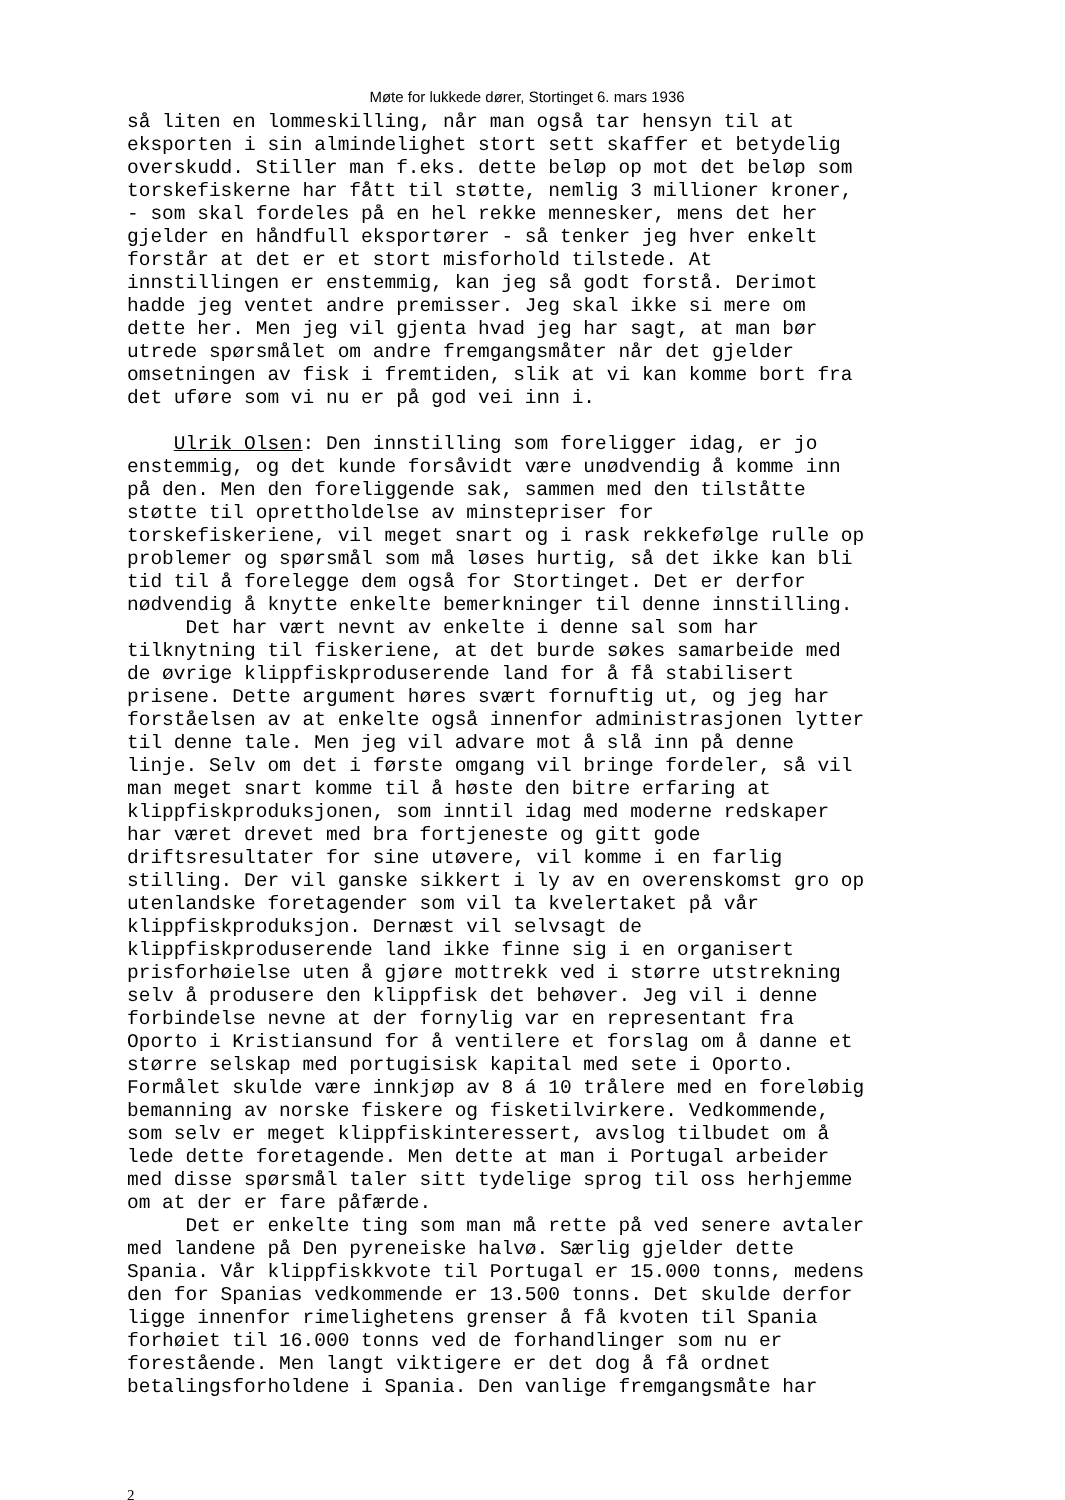Møte for lukkede dører, Stortinget 6. mars 1936
så liten en lommeskilling, når man også tar hensyn til at eksporten i sin almindelighet stort sett skaffer et betydelig overskudd. Stiller man f.eks. dette beløp op mot det beløp som torskefiskerne har fått til støtte, nemlig 3 millioner kroner, - som skal fordeles på en hel rekke mennesker, mens det her gjelder en håndfull eksportører - så tenker jeg hver enkelt forstår at det er et stort misforhold tilstede. At innstillingen er enstemmig, kan jeg så godt forstå. Derimot hadde jeg ventet andre premisser. Jeg skal ikke si mere om dette her. Men jeg vil gjenta hvad jeg har sagt, at man bør utrede spørsmålet om andre fremgangsmåter når det gjelder omsetningen av fisk i fremtiden, slik at vi kan komme bort fra det uføre som vi nu er på god vei inn i.
Ulrik Olsen: Den innstilling som foreligger idag, er jo enstemmig, og det kunde forsåvidt være unødvendig å komme inn på den. Men den foreliggende sak, sammen med den tilståtte støtte til oprettholdelse av minstepriser for torskefiskeriene, vil meget snart og i rask rekkefølge rulle op problemer og spørsmål som må løses hurtig, så det ikke kan bli tid til å forelegge dem også for Stortinget. Det er derfor nødvendig å knytte enkelte bemerkninger til denne innstilling. Det har vært nevnt av enkelte i denne sal som har tilknytning til fiskeriene, at det burde søkes samarbeide med de øvrige klippfiskproduserende land for å få stabilisert prisene. Dette argument høres svært fornuftig ut, og jeg har forståelsen av at enkelte også innenfor administrasjonen lytter til denne tale. Men jeg vil advare mot å slå inn på denne linje. Selv om det i første omgang vil bringe fordeler, så vil man meget snart komme til å høste den bitre erfaring at klippfiskproduksjonen, som inntil idag med moderne redskaper har været drevet med bra fortjeneste og gitt gode driftsresultater for sine utøvere, vil komme i en farlig stilling. Der vil ganske sikkert i ly av en overenskomst gro op utenlandske foretagender som vil ta kvelertaket på vår klippfiskproduksjon. Dernæst vil selvsagt de klippfiskproduserende land ikke finne sig i en organisert prisforhøielse uten å gjøre mottrekk ved i større utstrekning selv å produsere den klippfisk det behøver. Jeg vil i denne forbindelse nevne at der fornylig var en representant fra Oporto i Kristiansund for å ventilere et forslag om å danne et større selskap med portugisisk kapital med sete i Oporto. Formålet skulde være innkjøp av 8 á 10 trålere med en foreløbig bemanning av norske fiskere og fisketilvirkere. Vedkommende, som selv er meget klippfiskinteressert, avslog tilbudet om å lede dette foretagende. Men dette at man i Portugal arbeider med disse spørsmål taler sitt tydelige sprog til oss herhjemme om at der er fare påfærde. Det er enkelte ting som man må rette på ved senere avtaler med landene på Den pyreneiske halvø. Særlig gjelder dette Spania. Vår klippfiskkvote til Portugal er 15.000 tonns, medens den for Spanias vedkommende er 13.500 tonns. Det skulde derfor ligge innenfor rimelighetens grenser å få kvoten til Spania forhøiet til 16.000 tonns ved de forhandlinger som nu er forestående. Men langt viktigere er det dog å få ordnet betalingsforholdene i Spania. Den vanlige fremgangsmåte har
2